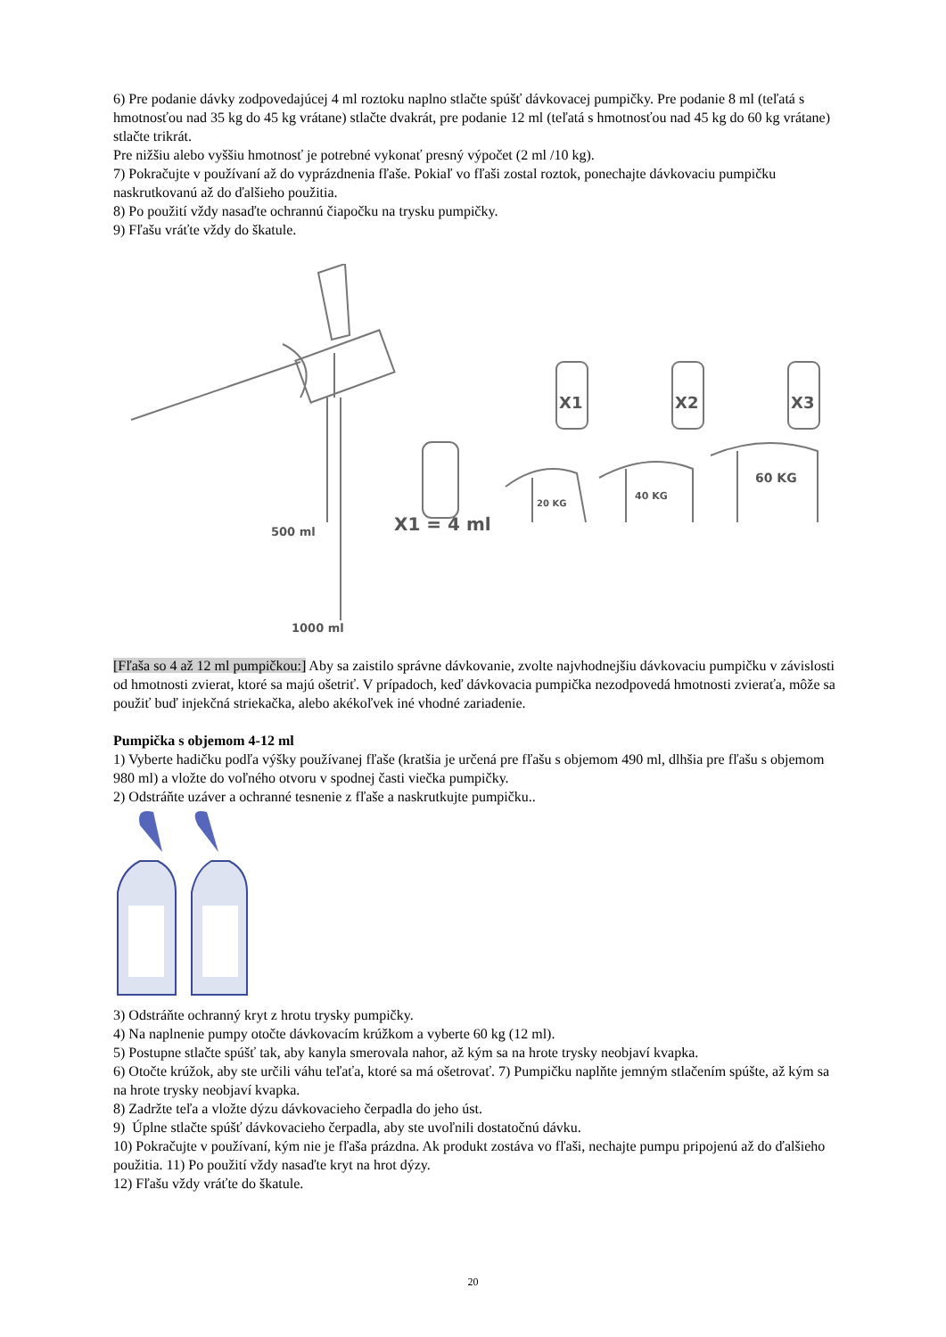6) Pre podanie dávky zodpovedajúcej 4 ml roztoku naplno stlačte spúšť dávkovacej pumpičky. Pre podanie 8 ml (teľatá s hmotnosťou nad 35 kg do 45 kg vrátane) stlačte dvakrát, pre podanie 12 ml (teľatá s hmotnosťou nad 45 kg do 60 kg vrátane) stlačte trikrát.
Pre nižšiu alebo vyššiu hmotnosť je potrebné vykonať presný výpočet (2 ml /10 kg).
7) Pokračujte v používaní až do vyprázdnenia fľaše. Pokiaľ vo fľaši zostal roztok, ponechajte dávkovaciu pumpičku naskrutkovanú až do ďalšieho použitia.
8) Po použití vždy nasaďte ochrannú čiapočku na trysku pumpičky.
9) Fľašu vráťte vždy do škatule.
500 ml
1000 ml
X1 = 4 ml
X1 X2 X3
20 KG
40 KG
60 KG
[Fľaša so 4 až 12 ml pumpičkou:] Aby sa zaistilo správne dávkovanie, zvolte najvhodnejšiu dávkovaciu pumpičku v závislosti od hmotnosti zvierat, ktoré sa majú ošetriť. V prípadoch, keď dávkovacia pumpička nezodpovedá hmotnosti zvieraťa, môže sa použiť buď injekčná striekačka, alebo akékoľvek iné vhodné zariadenie.
Pumpička s objemom 4-12 ml
1) Vyberte hadičku podľa výšky používanej fľaše (kratšia je určená pre fľašu s objemom 490 ml, dlhšia pre fľašu s objemom 980 ml) a vložte do voľného otvoru v spodnej časti viečka pumpičky.
2) Odstráňte uzáver a ochranné tesnenie z fľaše a naskrutkujte pumpičku..
3) Odstráňte ochranný kryt z hrotu trysky pumpičky.
4) Na naplnenie pumpy otočte dávkovacím krúžkom a vyberte 60 kg (12 ml).
5) Postupne stlačte spúšť tak, aby kanyla smerovala nahor, až kým sa na hrote trysky neobjaví kvapka.
6) Otočte krúžok, aby ste určili váhu teľaťa, ktoré sa má ošetrovať. 7) Pumpičku naplňte jemným stlačením spúšte, až kým sa na hrote trysky neobjaví kvapka.
8) Zadržte teľa a vložte dýzu dávkovacieho čerpadla do jeho úst.
9) Úplne stlačte spúšť dávkovacieho čerpadla, aby ste uvoľnili dostatočnú dávku.
10) Pokračujte v používaní, kým nie je fľaša prázdna. Ak produkt zostáva vo fľaši, nechajte pumpu pripojenú až do ďalšieho použitia. 11) Po použití vždy nasaďte kryt na hrot dýzy.
12) Fľašu vždy vráťte do škatule.
20